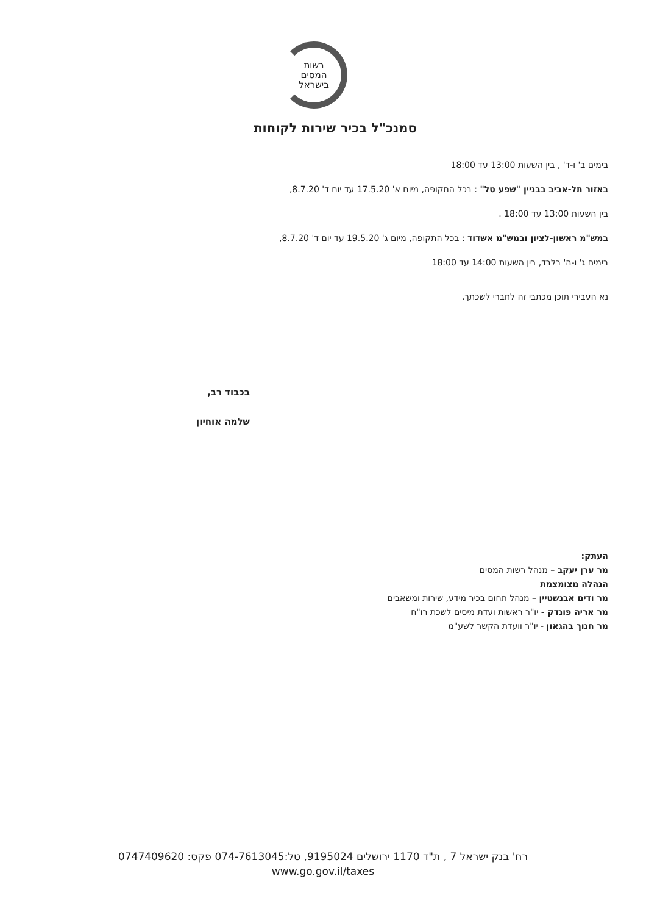רשות
המסים
בישראל
סמנכ"ל בכיר שירות לקוחות
בימים ב' ו-ד' , בין השעות 13:00 עד 18:00
באזור תל-אביב בבניין "שפע טל" : בכל התקופה, מיום א' 17.5.20 עד יום ד' 8.7.20,
בין השעות 13:00 עד 18:00 .
במש"מ ראשון-לציון ובמש"מ אשדוד : בכל התקופה, מיום ג' 19.5.20 עד יום ד' 8.7.20,
בימים ג' ו-ה' בלבד, בין השעות 14:00 עד 18:00
נא העבירי תוכן מכתבי זה לחברי לשכתך.
בכבוד רב,
שלמה אוחיון
העתק:
מר ערן יעקב – מנהל רשות המסים
הנהלה מצומצמת
מר ודים אבנשטיין – מנהל תחום בכיר מידע, שירות ומשאבים
מר אריה פונדק - יו"ר ראשות ועדת מיסים לשכת רו"ח
מר חנוך בהגאון - יו"ר וועדת הקשר לשע"מ
רח' בנק ישראל 7 , ת"ד 1170 ירושלים 9195024, טל:074-7613045 פקס: 0747409620
www.go.gov.il/taxes